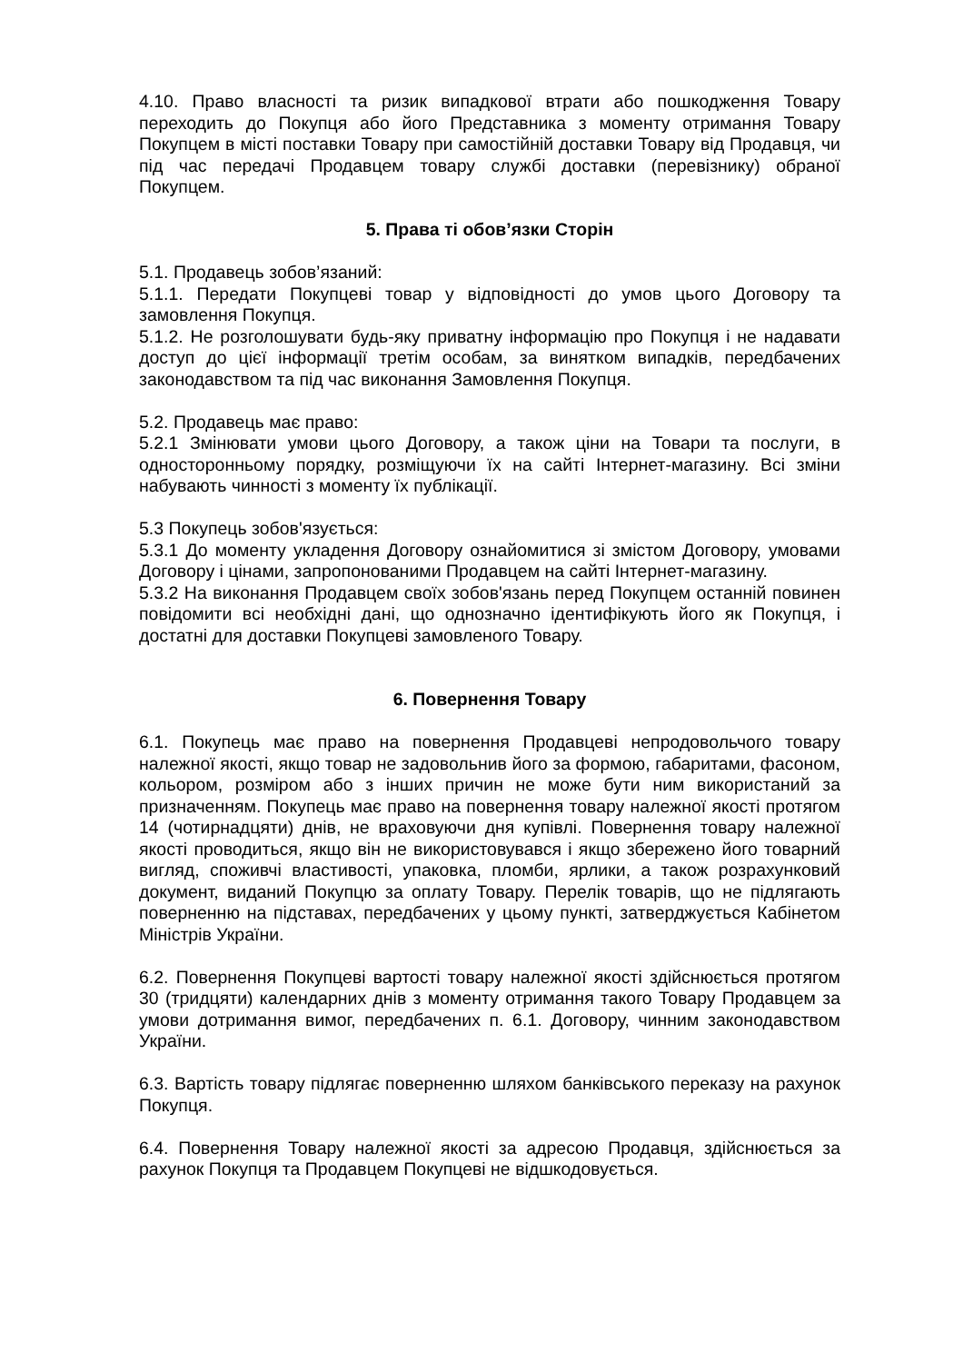4.10. Право власності та ризик випадкової втрати або пошкодження Товару переходить до Покупця або його Представника з моменту отримання Товару Покупцем в місті поставки Товару при самостійній доставки Товару від Продавця, чи під час передачі Продавцем товару службі доставки (перевізнику) обраної Покупцем.
5. Права ті обов’язки Сторін
5.1. Продавець зобов’язаний:
5.1.1. Передати Покупцеві товар у відповідності до умов цього Договору та замовлення Покупця.
5.1.2. Не розголошувати будь-яку приватну інформацію про Покупця і не надавати доступ до цієї інформації третім особам, за винятком випадків, передбачених законодавством та під час виконання Замовлення Покупця.
5.2. Продавець має право:
5.2.1 Змінювати умови цього Договору, а також ціни на Товари та послуги, в односторонньому порядку, розміщуючи їх на сайті Інтернет-магазину. Всі зміни набувають чинності з моменту їх публікації.
5.3 Покупець зобов'язується:
5.3.1 До моменту укладення Договору ознайомитися зі змістом Договору, умовами Договору і цінами, запропонованими Продавцем на сайті Інтернет-магазину.
5.3.2 На виконання Продавцем своїх зобов'язань перед Покупцем останній повинен повідомити всі необхідні дані, що однозначно ідентифікують його як Покупця, і достатні для доставки Покупцеві замовленого Товару.
6. Повернення Товару
6.1. Покупець має право на повернення Продавцеві непродовольчого товару належної якості, якщо товар не задовольнив його за формою, габаритами, фасоном, кольором, розміром або з інших причин не може бути ним використаний за призначенням. Покупець має право на повернення товару належної якості протягом 14 (чотирнадцяти) днів, не враховуючи дня купівлі. Повернення товару належної якості проводиться, якщо він не використовувався і якщо збережено його товарний вигляд, споживчі властивості, упаковка, пломби, ярлики, а також розрахунковий документ, виданий Покупцю за оплату Товару. Перелік товарів, що не підлягають поверненню на підставах, передбачених у цьому пункті, затверджується Кабінетом Міністрів України.
6.2. Повернення Покупцеві вартості товару належної якості здійснюється протягом 30 (тридцяти) календарних днів з моменту отримання такого Товару Продавцем за умови дотримання вимог, передбачених п. 6.1. Договору, чинним законодавством України.
6.3. Вартість товару підлягає поверненню шляхом банківського переказу на рахунок Покупця.
6.4. Повернення Товару належної якості за адресою Продавця, здійснюється за рахунок Покупця та Продавцем Покупцеві не відшкодовується.